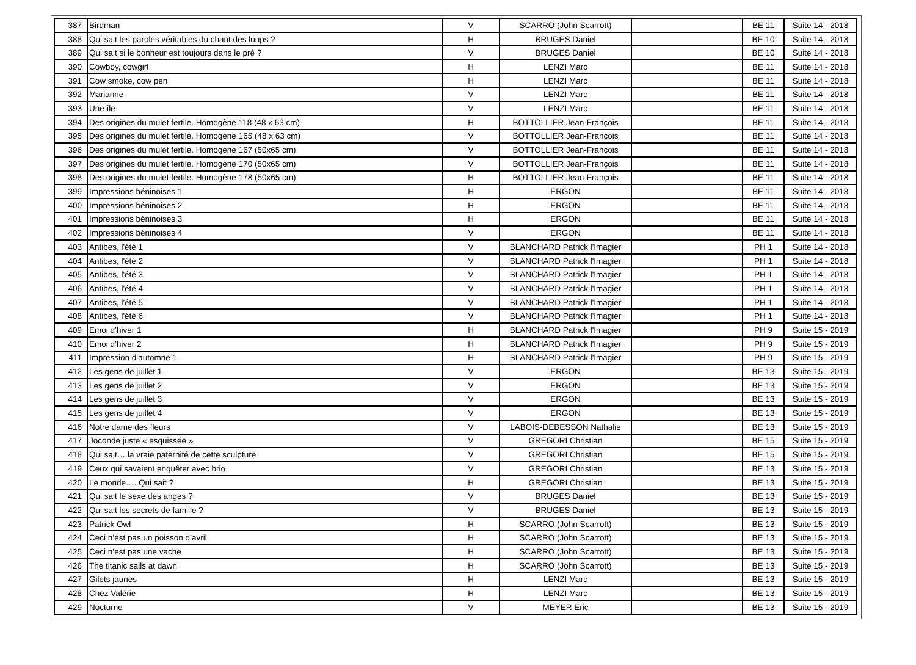| 387 | Birdman | V | SCARRO (John Scarrott) | | BE 11 | Suite 14 - 2018 |
| 388 | Qui sait les paroles véritables du chant des loups ? | H | BRUGES Daniel | | BE 10 | Suite 14 - 2018 |
| 389 | Qui sait si le bonheur est toujours dans le pré ? | V | BRUGES Daniel | | BE 10 | Suite 14 - 2018 |
| 390 | Cowboy, cowgirl | H | LENZI Marc | | BE 11 | Suite 14 - 2018 |
| 391 | Cow smoke, cow pen | H | LENZI Marc | | BE 11 | Suite 14 - 2018 |
| 392 | Marianne | V | LENZI Marc | | BE 11 | Suite 14 - 2018 |
| 393 | Une île | V | LENZI Marc | | BE 11 | Suite 14 - 2018 |
| 394 | Des origines du mulet fertile. Homogène 118 (48 x 63 cm) | H | BOTTOLLIER Jean-François | | BE 11 | Suite 14 - 2018 |
| 395 | Des origines du mulet fertile. Homogène 165 (48 x 63 cm) | V | BOTTOLLIER Jean-François | | BE 11 | Suite 14 - 2018 |
| 396 | Des origines du mulet fertile. Homogène 167 (50x65 cm) | V | BOTTOLLIER Jean-François | | BE 11 | Suite 14 - 2018 |
| 397 | Des origines du mulet fertile. Homogène 170 (50x65 cm) | V | BOTTOLLIER Jean-François | | BE 11 | Suite 14 - 2018 |
| 398 | Des origines du mulet fertile. Homogène 178 (50x65 cm) | H | BOTTOLLIER Jean-François | | BE 11 | Suite 14 - 2018 |
| 399 | Impressions béninoises 1 | H | ERGON | | BE 11 | Suite 14 - 2018 |
| 400 | Impressions béninoises 2 | H | ERGON | | BE 11 | Suite 14 - 2018 |
| 401 | Impressions béninoises 3 | H | ERGON | | BE 11 | Suite 14 - 2018 |
| 402 | Impressions béninoises 4 | V | ERGON | | BE 11 | Suite 14 - 2018 |
| 403 | Antibes, l'été 1 | V | BLANCHARD Patrick l'Imagier | | PH 1 | Suite 14 - 2018 |
| 404 | Antibes, l'été 2 | V | BLANCHARD Patrick l'Imagier | | PH 1 | Suite 14 - 2018 |
| 405 | Antibes, l'été 3 | V | BLANCHARD Patrick l'Imagier | | PH 1 | Suite 14 - 2018 |
| 406 | Antibes, l'été 4 | V | BLANCHARD Patrick l'Imagier | | PH 1 | Suite 14 - 2018 |
| 407 | Antibes, l'été 5 | V | BLANCHARD Patrick l'Imagier | | PH 1 | Suite 14 - 2018 |
| 408 | Antibes, l'été 6 | V | BLANCHARD Patrick l'Imagier | | PH 1 | Suite 14 - 2018 |
| 409 | Emoi d’hiver 1 | H | BLANCHARD Patrick l'Imagier | | PH 9 | Suite 15 - 2019 |
| 410 | Emoi d’hiver 2 | H | BLANCHARD Patrick l'Imagier | | PH 9 | Suite 15 - 2019 |
| 411 | Impression d’automne 1 | H | BLANCHARD Patrick l'Imagier | | PH 9 | Suite 15 - 2019 |
| 412 | Les gens de juillet 1 | V | ERGON | | BE 13 | Suite 15 - 2019 |
| 413 | Les gens de juillet 2 | V | ERGON | | BE 13 | Suite 15 - 2019 |
| 414 | Les gens de juillet 3 | V | ERGON | | BE 13 | Suite 15 - 2019 |
| 415 | Les gens de juillet 4 | V | ERGON | | BE 13 | Suite 15 - 2019 |
| 416 | Notre dame des fleurs | V | LABOIS-DEBESSON Nathalie | | BE 13 | Suite 15 - 2019 |
| 417 | Joconde juste « esquissée » | V | GREGORI Christian | | BE 15 | Suite 15 - 2019 |
| 418 | Qui sait… la vraie paternité de cette sculpture | V | GREGORI Christian | | BE 15 | Suite 15 - 2019 |
| 419 | Ceux qui savaient enquêter avec brio | V | GREGORI Christian | | BE 13 | Suite 15 - 2019 |
| 420 | Le monde…. Qui sait ? | H | GREGORI Christian | | BE 13 | Suite 15 - 2019 |
| 421 | Qui sait le sexe des anges ? | V | BRUGES Daniel | | BE 13 | Suite 15 - 2019 |
| 422 | Qui sait les secrets de famille ? | V | BRUGES Daniel | | BE 13 | Suite 15 - 2019 |
| 423 | Patrick Owl | H | SCARRO (John Scarrott) | | BE 13 | Suite 15 - 2019 |
| 424 | Ceci n’est pas un poisson d’avril | H | SCARRO (John Scarrott) | | BE 13 | Suite 15 - 2019 |
| 425 | Ceci n’est pas une vache | H | SCARRO (John Scarrott) | | BE 13 | Suite 15 - 2019 |
| 426 | The titanic sails at dawn | H | SCARRO (John Scarrott) | | BE 13 | Suite 15 - 2019 |
| 427 | Gilets jaunes | H | LENZI Marc | | BE 13 | Suite 15 - 2019 |
| 428 | Chez Valérie | H | LENZI Marc | | BE 13 | Suite 15 - 2019 |
| 429 | Nocturne | V | MEYER Eric | | BE 13 | Suite 15 - 2019 |